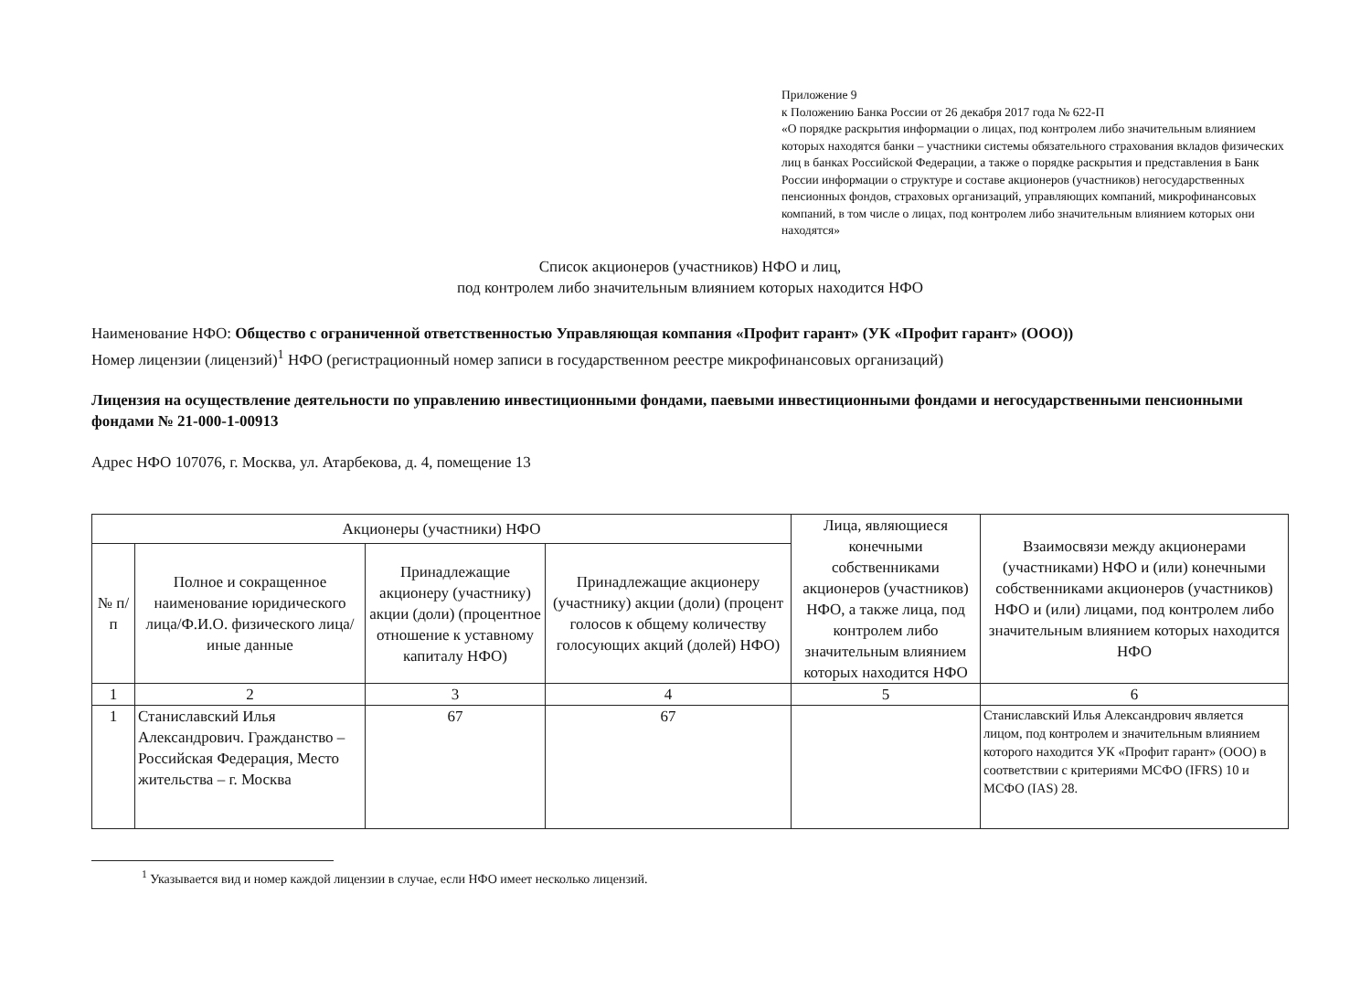Приложение 9
к Положению Банка России от 26 декабря 2017 года № 622-П
«О порядке раскрытия информации о лицах, под контролем либо значительным влиянием которых находятся банки – участники системы обязательного страхования вкладов физических лиц в банках Российской Федерации, а также о порядке раскрытия и представления в Банк России информации о структуре и составе акционеров (участников) негосударственных пенсионных фондов, страховых организаций, управляющих компаний, микрофинансовых компаний, в том числе о лицах, под контролем либо значительным влиянием которых они находятся»
Список акционеров (участников) НФО и лиц,
под контролем либо значительным влиянием которых находится НФО
Наименование НФО: Общество с ограниченной ответственностью Управляющая компания «Профит гарант» (УК «Профит гарант» (ООО))
Номер лицензии (лицензий)<sup>1</sup> НФО (регистрационный номер записи в государственном реестре микрофинансовых организаций)
Лицензия на осуществление деятельности по управлению инвестиционными фондами, паевыми инвестиционными фондами и негосударственными пенсионными фондами № 21-000-1-00913
Адрес НФО 107076, г. Москва, ул. Атарбекова, д. 4, помещение 13
| Акционеры (участники) НФО | | | | Лица, являющиеся конечными собственниками акционеров (участников) НФО, а также лица, под контролем либо значительным влиянием которых находится НФО | Взаимосвязи между акционерами (участниками) НФО и (или) конечными собственниками акционеров (участников) НФО и (или) лицами, под контролем либо значительным влиянием которых находится НФО |
| --- | --- | --- | --- | --- | --- |
| № п/п | Полное и сокращенное наименование юридического лица/Ф.И.О. физического лица/иные данные | Принадлежащие акционеру (участнику) акции (доли) (процентное отношение к уставному капиталу НФО) | Принадлежащие акционеру (участнику) акции (доли) (процент голосов к общему количеству голосующих акций (долей) НФО) | | |
| 1 | 2 | 3 | 4 | 5 | 6 |
| 1 | Станиславский Илья Александрович. Гражданство – Российская Федерация, Место жительства – г. Москва | 67 | 67 | | Станиславский Илья Александрович является лицом, под контролем и значительным влиянием которого находится УК «Профит гарант» (ООО) в соответствии с критериями МСФО (IFRS) 10 и МСФО (IAS) 28. |
<sup>1</sup> Указывается вид и номер каждой лицензии в случае, если НФО имеет несколько лицензий.